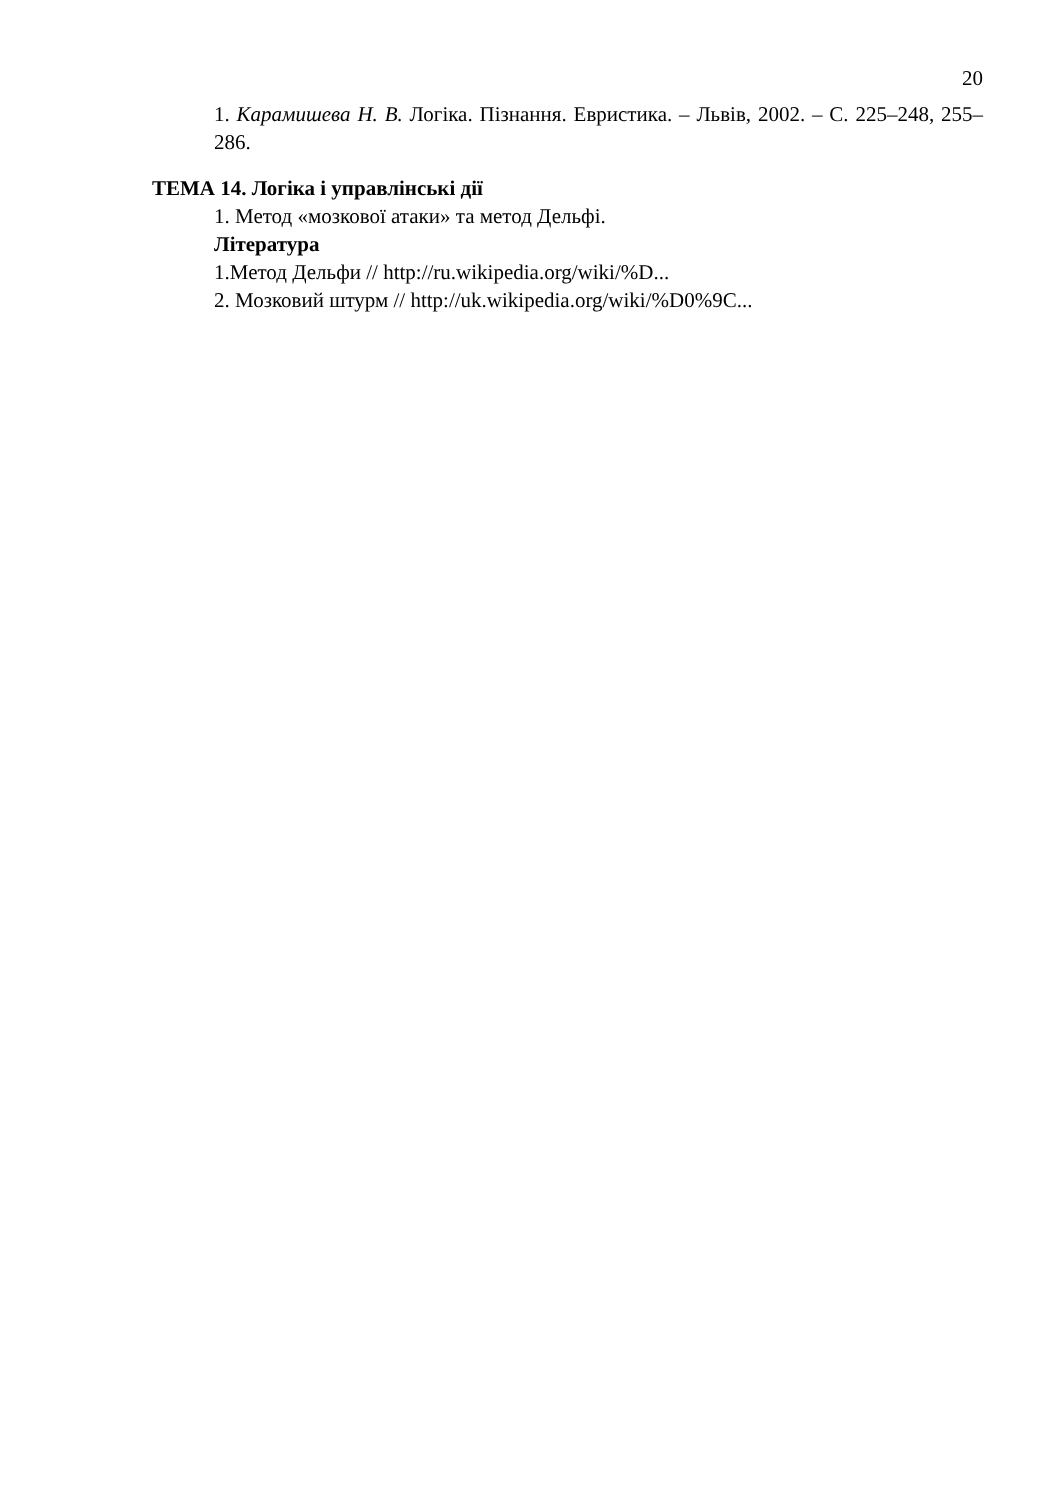20
1. Карамишева Н. В. Логіка. Пізнання. Евристика. – Львів, 2002. – С. 225–248, 255–286.
ТЕМА 14. Логіка і управлінські дії
1. Метод «мозкової атаки» та метод Дельфі.
Література
1.Метод Дельфи // http://ru.wikipedia.org/wiki/%D...
2. Мозковий штурм // http://uk.wikipedia.org/wiki/%D0%9C...